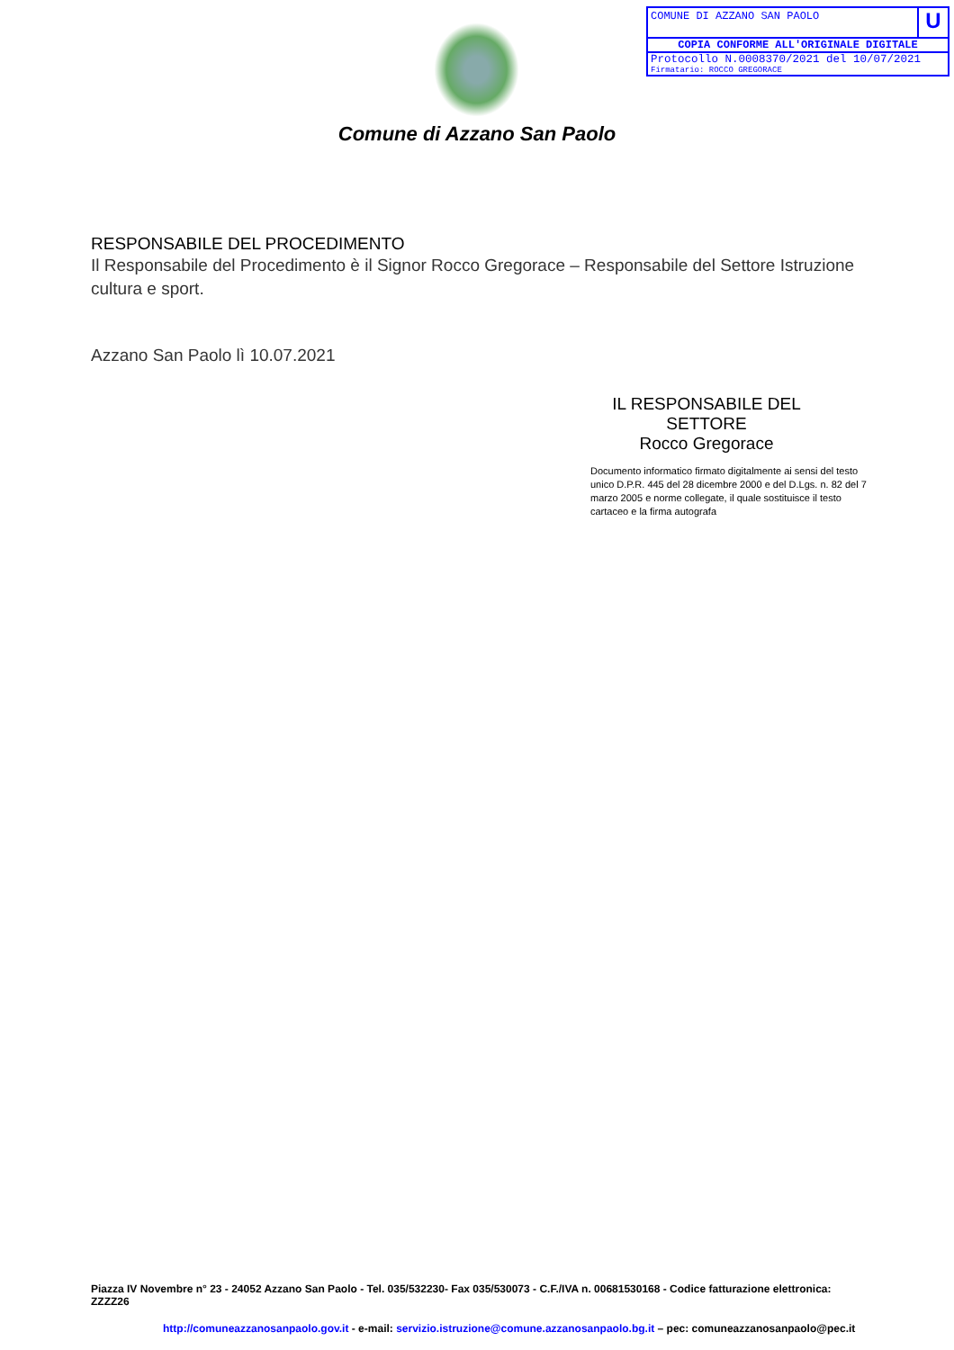COMUNE DI AZZANO SAN PAOLO
U
COPIA CONFORME ALL'ORIGINALE DIGITALE
Protocollo N.0008370/2021 del 10/07/2021
Firmatario: ROCCO GREGORACE
Comune di Azzano San Paolo
RESPONSABILE DEL PROCEDIMENTO
Il Responsabile del Procedimento è il Signor Rocco Gregorace – Responsabile del Settore Istruzione cultura e sport.
Azzano San Paolo lì 10.07.2021
IL RESPONSABILE DEL SETTORE
Rocco Gregorace
Documento informatico firmato digitalmente ai sensi del testo unico D.P.R. 445 del 28 dicembre 2000 e del D.Lgs. n. 82 del 7 marzo 2005 e norme collegate, il quale sostituisce il testo cartaceo e la firma autografa
Piazza IV Novembre n° 23 - 24052 Azzano San Paolo - Tel. 035/532230- Fax 035/530073 - C.F./IVA n. 00681530168 - Codice fatturazione elettronica: ZZZZ26
http://comuneazzanosanpaolo.gov.it - e-mail: servizio.istruzione@comune.azzanosanpaolo.bg.it – pec: comuneazzanosanpaolo@pec.it